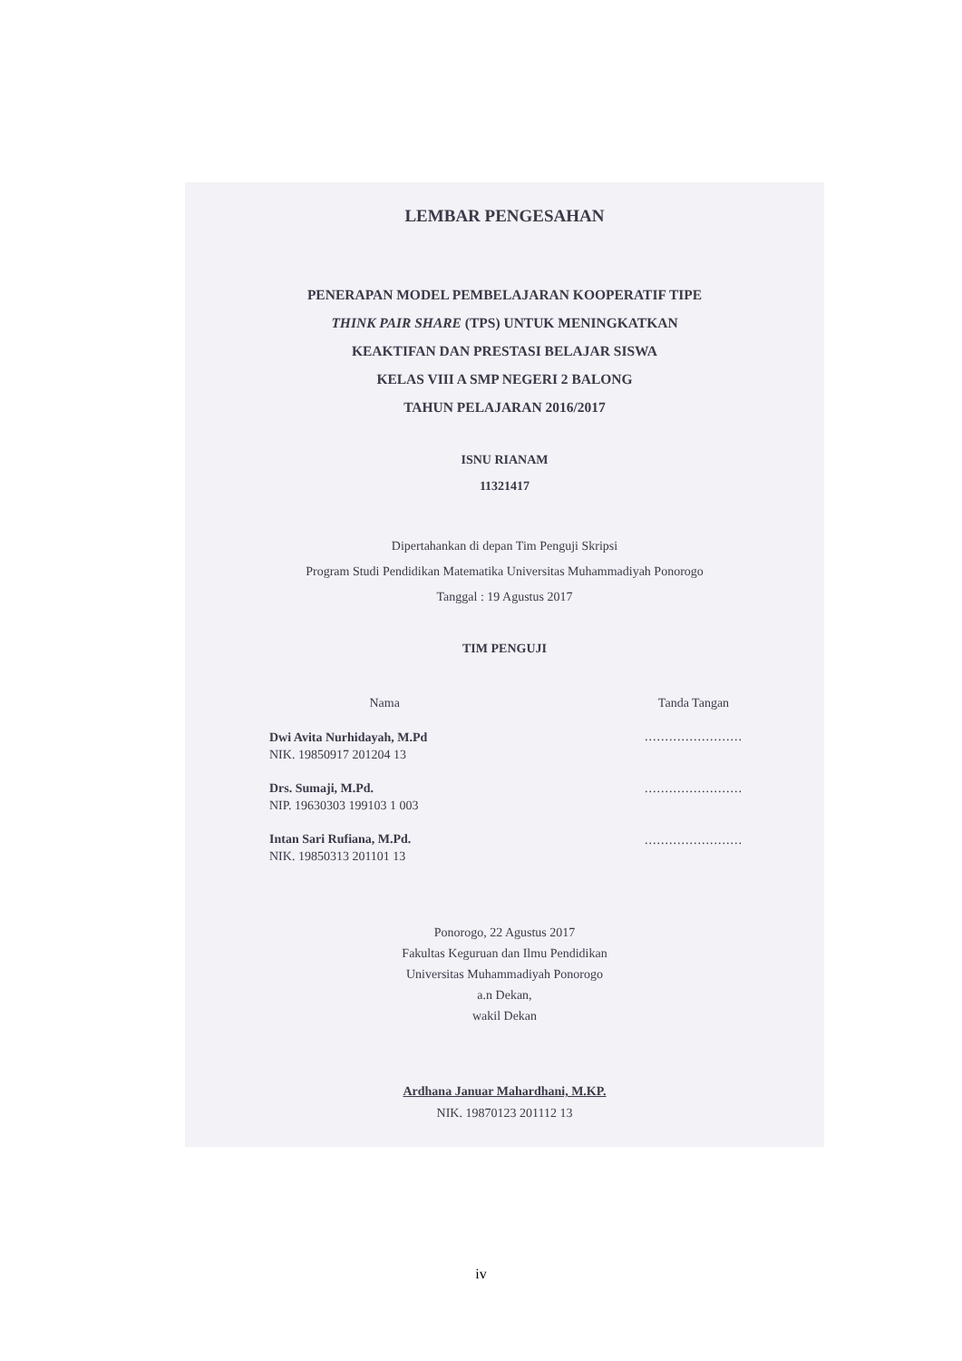LEMBAR PENGESAHAN
PENERAPAN MODEL PEMBELAJARAN KOOPERATIF TIPE
THINK PAIR SHARE (TPS) UNTUK MENINGKATKAN
KEAKTIFAN DAN PRESTASI BELAJAR SISWA
KELAS VIII A SMP NEGERI 2 BALONG
TAHUN PELAJARAN 2016/2017
ISNU RIANAM
11321417
Dipertahankan di depan Tim Penguji Skripsi
Program Studi Pendidikan Matematika Universitas Muhammadiyah Ponorogo
Tanggal : 19 Agustus 2017
TIM PENGUJI
Nama
Dwi Avita Nurhidayah, M.Pd
NIK. 19850917 201204 13
Drs. Sumaji, M.Pd.
NIP. 19630303 199103 1 003
Intan Sari Rufiana, M.Pd.
NIK. 19850313 201101 13
Tanda Tangan
........................
........................
........................
Ponorogo, 22 Agustus 2017
Fakultas Keguruan dan Ilmu Pendidikan
Universitas Muhammadiyah Ponorogo
a.n Dekan,
wakil Dekan
Ardhana Januar Mahardhani, M.KP.
NIK. 19870123 201112 13
iv